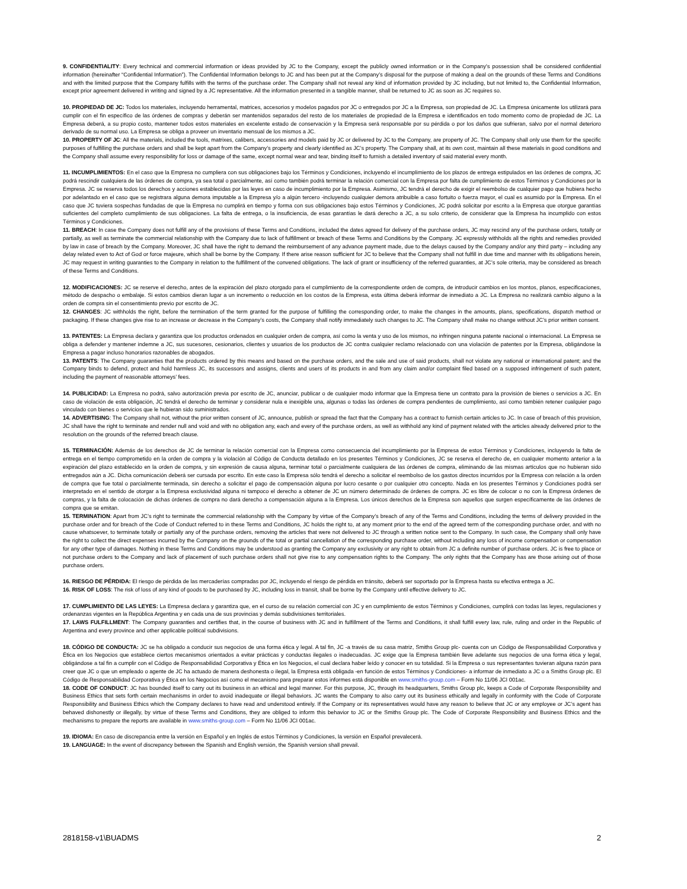9. CONFIDENTIALITY: Every technical and commercial information or ideas provided by JC to the Company, except the publicly owned information or in the Company’s possession shall be considered confidential information (hereinafter “Confidential Information”). The Confidential Information belongs to JC and has been put at the Company’s disposal for the purpose of making a deal on the grounds of these Terms and Conditions and with the limited purpose that the Company fulfills with the terms of the purchase order. The Company shall not reveal any kind of information provided by JC including, but not limited to, the Confidential Information, except prior agreement delivered in writing and signed by a JC representative. All the information presented in a tangible manner, shall be returned to JC as soon as JC requires so.
10. PROPIEDAD DE JC: Todos los materiales, incluyendo herramental, matrices, accesorios y modelos pagados por JC o entregados por JC a la Empresa, son propiedad de JC. La Empresa únicamente los utilizará para cumplir con el fin específico de las órdenes de compras y deberán ser mantenidos separados del resto de los materiales de propiedad de la Empresa e identificados en todo momento como de propiedad de JC. La Empresa deberá, a su propio costo, mantener todos estos materiales en excelente estado de conservación y la Empresa será responsable por su pérdida o por los daños que sufrieran, salvo por el normal deterioro derivado de su normal uso. La Empresa se obliga a proveer un inventario mensual de los mismos a JC.
10. PROPERTY OF JC: All the materials, included the tools, matrixes, calibers, accessories and models paid by JC or delivered by JC to the Company, are property of JC. The Company shall only use them for the specific purposes of fulfilling the purchase orders and shall be kept apart from the Company’s property and clearly identified as JC’s property. The Company shall, at its own cost, maintain all these materials in good conditions and the Company shall assume every responsibility for loss or damage of the same, except normal wear and tear, binding itself to furnish a detailed inventory of said material every month.
11. INCUMPLIMIENTOS: En el caso que la Empresa no cumpliera con sus obligaciones bajo los Términos y Condiciones, incluyendo el incumplimiento de los plazos de entrega estipulados en las órdenes de compra, JC podrá rescindir cualquiera de las órdenes de compra, ya sea total o parcialmente, así como también podrá terminar la relación comercial con la Empresa por falta de cumplimiento de estos Términos y Condiciones por la Empresa. JC se reserva todos los derechos y acciones establecidas por las leyes en caso de incumplimiento por la Empresa. Asimismo, JC tendrá el derecho de exigir el reembolso de cualquier pago que hubiera hecho por adelantado en el caso que se registrara alguna demora imputable a la Empresa y/o a algún tercero -incluyendo cualquier demora atribuible a caso fortuito o fuerza mayor, el cual es asumido por la Empresa. En el caso que JC tuviera sospechas fundadas de que la Empresa no cumplirá en tiempo y forma con sus obligaciones bajo estos Términos y Condiciones, JC podrá solicitar por escrito a la Empresa que otorgue garantías suficientes del completo cumplimiento de sus obligaciones. La falta de entrega, o la insuficiencia, de esas garantías le dará derecho a JC, a su solo criterio, de considerar que la Empresa ha incumplido con estos Términos y Condiciones.
11. BREACH: In case the Company does not fulfill any of the provisions of these Terms and Conditions, included the dates agreed for delivery of the purchase orders, JC may rescind any of the purchase orders, totally or partially, as well as terminate the commercial relationship with the Company due to lack of fulfillment or breach of these Terms and Conditions by the Company. JC expressly withholds all the rights and remedies provided by law in case of breach by the Company. Moreover, JC shall have the right to demand the reimbursement of any advance payment made, due to the delays caused by the Company and/or any third party – including any delay related even to Act of God or force majeure, which shall be borne by the Company. If there arise reason sufficient for JC to believe that the Company shall not fulfill in due time and manner with its obligations herein, JC may request in writing guaranties to the Company in relation to the fulfillment of the convened obligations. The lack of grant or insufficiency of the referred guaranties, at JC’s sole criteria, may be considered as breach of these Terms and Conditions.
12. MODIFICACIONES: JC se reserve el derecho, antes de la expiración del plazo otorgado para el cumplimiento de la correspondiente orden de compra, de introducir cambios en los montos, planos, especificaciones, método de despacho o embalaje. Si estos cambios dieran lugar a un incremento o reducción en los costos de la Empresa, esta última deberá informar de inmediato a JC. La Empresa no realizará cambio alguno a la orden de compra sin el consentimiento previo por escrito de JC.
12. CHANGES: JC withholds the right, before the termination of the term granted for the purpose of fulfilling the corresponding order, to make the changes in the amounts, plans, specifications, dispatch method or packaging. If these changes give rise to an increase or decrease in the Company’s costs, the Company shall notify immediately such changes to JC. The Company shall make no change without JC’s prior written consent.
13. PATENTES: La Empresa declara y garantiza que los productos ordenados en cualquier orden de compra, así como la venta y uso de los mismos, no infringen ninguna patente nacional o internacional. La Empresa se obliga a defender y mantener indemne a JC, sus sucesores, cesionarios, clientes y usuarios de los productos de JC contra cualquier reclamo relacionado con una violación de patentes por la Empresa, obligándose la Empresa a pagar incluso honorarios razonables de abogados.
13. PATENTS: The Company guaranties that the products ordered by this means and based on the purchase orders, and the sale and use of said products, shall not violate any national or international patent; and the Company binds to defend, protect and hold harmless JC, its successors and assigns, clients and users of its products in and from any claim and/or complaint filed based on a supposed infringement of such patent, including the payment of reasonable attorneys’ fees.
14. PUBLICIDAD: La Empresa no podrá, salvo autorización previa por escrito de JC, anunciar, publicar o de cualquier modo informar que la Empresa tiene un contrato para la provisión de bienes o servicios a JC. En caso de violación de esta obligación, JC tendrá el derecho de terminar y considerar nula e inexigible una, algunas o todas las órdenes de compra pendientes de cumplimiento, así como también retener cualquier pago vinculado con bienes o servicios que le hubieran sido suministrados.
14. ADVERTISING: The Company shall not, without the prior written consent of JC, announce, publish or spread the fact that the Company has a contract to furnish certain articles to JC. In case of breach of this provision, JC shall have the right to terminate and render null and void and with no obligation any, each and every of the purchase orders, as well as withhold any kind of payment related with the articles already delivered prior to the resolution on the grounds of the referred breach clause.
15. TERMINACIÓN: Además de los derechos de JC de terminar la relación comercial con la Empresa como consecuencia del incumplimiento por la Empresa de estos Términos y Condiciones, incluyendo la falta de entrega en el tiempo comprometido en la orden de compra y la violación al Código de Conducta detallado en los presentes Términos y Condiciones, JC se reserva el derecho de, en cualquier momento anterior a la expiración del plazo establecido en la orden de compra, y sin expresión de causa alguna, terminar total o parcialmente cualquiera de las órdenes de compra, eliminando de las mismas artículos que no hubieran sido entregados aún a JC. Dicha comunicación deberá ser cursada por escrito. En este caso la Empresa sólo tendrá el derecho a solicitar el reembolso de los gastos directos incurridos por la Empresa con relación a la orden de compra que fue total o parcialmente terminada, sin derecho a solicitar el pago de compensación alguna por lucro cesante o por cualquier otro concepto. Nada en los presentes Términos y Condiciones podrá ser interpretado en el sentido de otorgar a la Empresa exclusividad alguna ni tampoco el derecho a obtener de JC un número determinado de órdenes de compra. JC es libre de colocar o no con la Empresa órdenes de compras, y la falta de colocación de dichas órdenes de compra no dará derecho a compensación alguna a la Empresa. Los únicos derechos de la Empresa son aquellos que surgen específicamente de las órdenes de compra que se emitan.
15. TERMINATION: Apart from JC’s right to terminate the commercial relationship with the Company by virtue of the Company’s breach of any of the Terms and Conditions, including the terms of delivery provided in the purchase order and for breach of the Code of Conduct referred to in these Terms and Conditions, JC holds the right to, at any moment prior to the end of the agreed term of the corresponding purchase order, and with no cause whatsoever, to terminate totally or partially any of the purchase orders, removing the articles that were not delivered to JC through a written notice sent to the Company. In such case, the Company shall only have the right to collect the direct expenses incurred by the Company on the grounds of the total or partial cancellation of the corresponding purchase order, without including any loss of income compensation or compensation for any other type of damages. Nothing in these Terms and Conditions may be understood as granting the Company any exclusivity or any right to obtain from JC a definite number of purchase orders. JC is free to place or not purchase orders to the Company and lack of placement of such purchase orders shall not give rise to any compensation rights to the Company. The only rights that the Company has are those arising out of those purchase orders.
16. RIESGO DE PÉRDIDA: El riesgo de pérdida de las mercaderías compradas por JC, incluyendo el riesgo de pérdida en tránsito, deberá ser soportado por la Empresa hasta su efectiva entrega a JC.
16. RISK OF LOSS: The risk of loss of any kind of goods to be purchased by JC, including loss in transit, shall be borne by the Company until effective delivery to JC.
17. CUMPLIMIENTO DE LAS LEYES: La Empresa declara y garantiza que, en el curso de su relación comercial con JC y en cumplimiento de estos Términos y Condiciones, cumplirá con todas las leyes, regulaciones y ordenanzas vigentes en la República Argentina y en cada una de sus provincias y demás subdivisiones territoriales.
17. LAWS FULFILLMENT: The Company guaranties and certifies that, in the course of business with JC and in fulfillment of the Terms and Conditions, it shall fulfill every law, rule, ruling and order in the Republic of Argentina and every province and other applicable political subdivisions.
18. CÓDIGO DE CONDUCTA: JC se ha obligado a conducir sus negocios de una forma ética y legal. A tal fin, JC -a través de su casa matriz, Smiths Group plc- cuenta con un Código de Responsabilidad Corporativa y Ética en los Negocios que establece ciertos mecanismos orientados a evitar prácticas y conductas ilegales o inadecuadas. JC exige que la Empresa también lleve adelante sus negocios de una forma ética y legal, obligándose a tal fin a cumplir con el Código de Responsabilidad Corporativa y Ética en los Negocios, el cual declara haber leído y conocer en su totalidad. Si la Empresa o sus representantes tuvieran alguna razón para creer que JC o que un empleado o agente de JC ha actuado de manera deshonesta o ilegal, la Empresa está obligada -en función de estos Términos y Condiciones- a informar de inmediato a JC o a Smiths Group plc. El Código de Responsabilidad Corporativa y Ética en los Negocios así como el mecanismo para preparar estos informes está disponible en www.smiths-group.com – Form No 11/06 JCI 001ac.
18. CODE OF CONDUCT: JC has bounded itself to carry out its business in an ethical and legal manner. For this purpose, JC, through its headquarters, Smiths Group plc, keeps a Code of Corporate Responsibility and Business Ethics that sets forth certain mechanisms in order to avoid inadequate or illegal behaviors. JC wants the Company to also carry out its business ethically and legally in conformity with the Code of Corporate Responsibility and Business Ethics which the Company declares to have read and understood entirely. If the Company or its representatives would have any reason to believe that JC or any employee or JC’s agent has behaved dishonestly or illegally, by virtue of these Terms and Conditions, they are obliged to inform this behavior to JC or the Smiths Group plc. The Code of Corporate Responsibility and Business Ethics and the mechanisms to prepare the reports are available in www.smiths-group.com – Form No 11/06 JCI 001ac.
19. IDIOMA: En caso de discrepancia entre la versión en Español y en Inglés de estos Términos y Condiciones, la versión en Español prevalecerá.
19. LANGUAGE: In the event of discrepancy between the Spanish and English versión, the Spanish version shall prevail.
2818158-v1\BUADMS 2